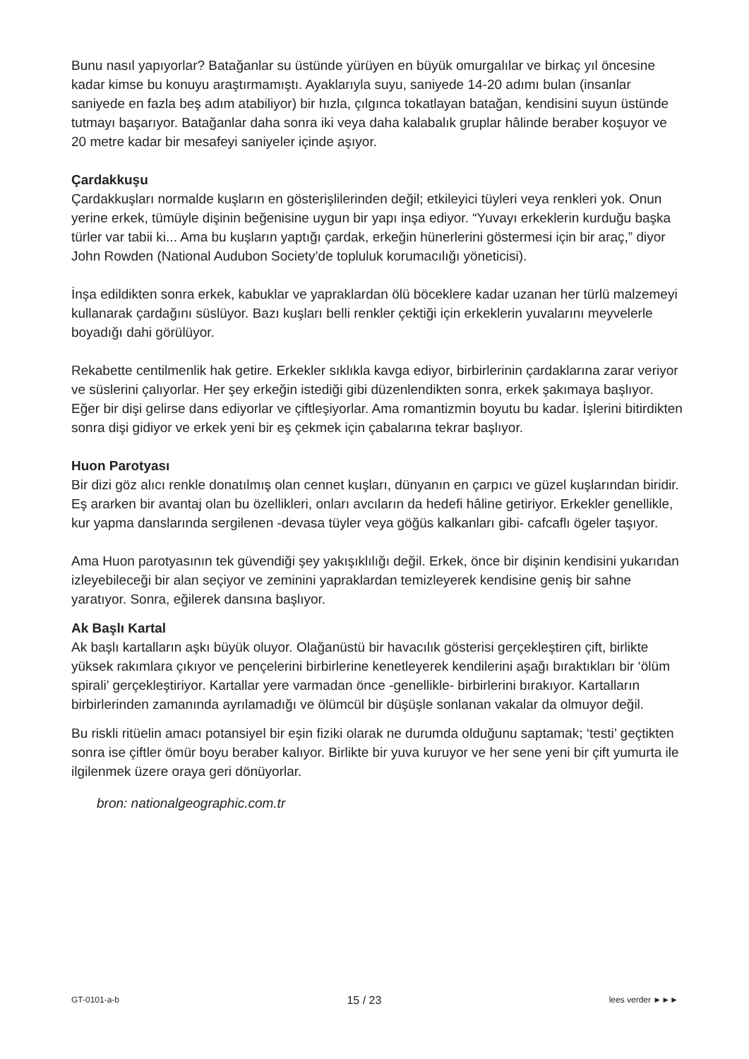Bunu nasıl yapıyorlar? Batağanlar su üstünde yürüyen en büyük omurgalılar ve birkaç yıl öncesine kadar kimse bu konuyu araştırmamıştı. Ayaklarıyla suyu, saniyede 14-20 adımı bulan (insanlar saniyede en fazla beş adım atabiliyor) bir hızla, çılgınca tokatlayan batağan, kendisini suyun üstünde tutmayı başarıyor. Batağanlar daha sonra iki veya daha kalabalık gruplar hâlinde beraber koşuyor ve 20 metre kadar bir mesafeyi saniyeler içinde aşıyor.
Çardakkuşu
Çardakkuşları normalde kuşların en gösterişlilerinden değil; etkileyici tüyleri veya renkleri yok. Onun yerine erkek, tümüyle dişinin beğenisine uygun bir yapı inşa ediyor. “Yuvayı erkeklerin kurduğu başka türler var tabii ki... Ama bu kuşların yaptığı çardak, erkeğin hünerlerini göstermesi için bir araç,” diyor John Rowden (National Audubon Society’de topluluk korumacılığı yöneticisi).
İnşa edildikten sonra erkek, kabuklar ve yapraklardan ölü böceklere kadar uzanan her türlü malzemeyi kullanarak çardağını süslüyor. Bazı kuşları belli renkler çektiği için erkeklerin yuvalarını meyvelerle boyadığı dahi görülüyor.
Rekabette centilmenlik hak getire. Erkekler sıklıkla kavga ediyor, birbirlerinin çardaklarına zarar veriyor ve süslerini çalıyorlar. Her şey erkeğin istediği gibi düzenlendikten sonra, erkek şakımaya başlıyor. Eğer bir dişi gelirse dans ediyorlar ve çiftleşiyorlar. Ama romantizmin boyutu bu kadar. İşlerini bitirdikten sonra dişi gidiyor ve erkek yeni bir eş çekmek için çabalarına tekrar başlıyor.
Huon Parotyası
Bir dizi göz alıcı renkle donatılmış olan cennet kuşları, dünyanın en çarpıcı ve güzel kuşlarından biridir. Eş ararken bir avantaj olan bu özellikleri, onları avcıların da hedefi hâline getiriyor. Erkekler genellikle, kur yapma danslarında sergilenen -devasa tüyler veya göğüs kalkanları gibi- cafcaflı ögeler taşıyor.
Ama Huon parotyasının tek güvendiği şey yakışıklılığı değil. Erkek, önce bir dişinin kendisini yukarıdan izleyebileceği bir alan seçiyor ve zeminini yapraklardan temizleyerek kendisine geniş bir sahne yaratıyor. Sonra, eğilerek dansına başlıyor.
Ak Başlı Kartal
Ak başlı kartalların aşkı büyük oluyor. Olağanüstü bir havacılık gösterisi gerçekleştiren çift, birlikte yüksek rakımlara çıkıyor ve pençelerini birbirlerine kenetleyerek kendilerini aşağı bıraktıkları bir ‘ölüm spirali’ gerçekleştiriyor. Kartallar yere varmadan önce -genellikle- birbirlerini bırakıyor. Kartalların birbirlerinden zamanında ayrılamadığı ve ölümcül bir düşüşle sonlanan vakalar da olmuyor değil.
Bu riskli ritüelin amacı potansiyel bir eşin fiziki olarak ne durumda olduğunu saptamak; ‘testi’ geçtikten sonra ise çiftler ömür boyu beraber kalıyor. Birlikte bir yuva kuruyor ve her sene yeni bir çift yumurta ile ilgilenmek üzere oraya geri dönüyorlar.
bron: nationalgeographic.com.tr
GT-0101-a-b 15 / 23 lees verder ►►►